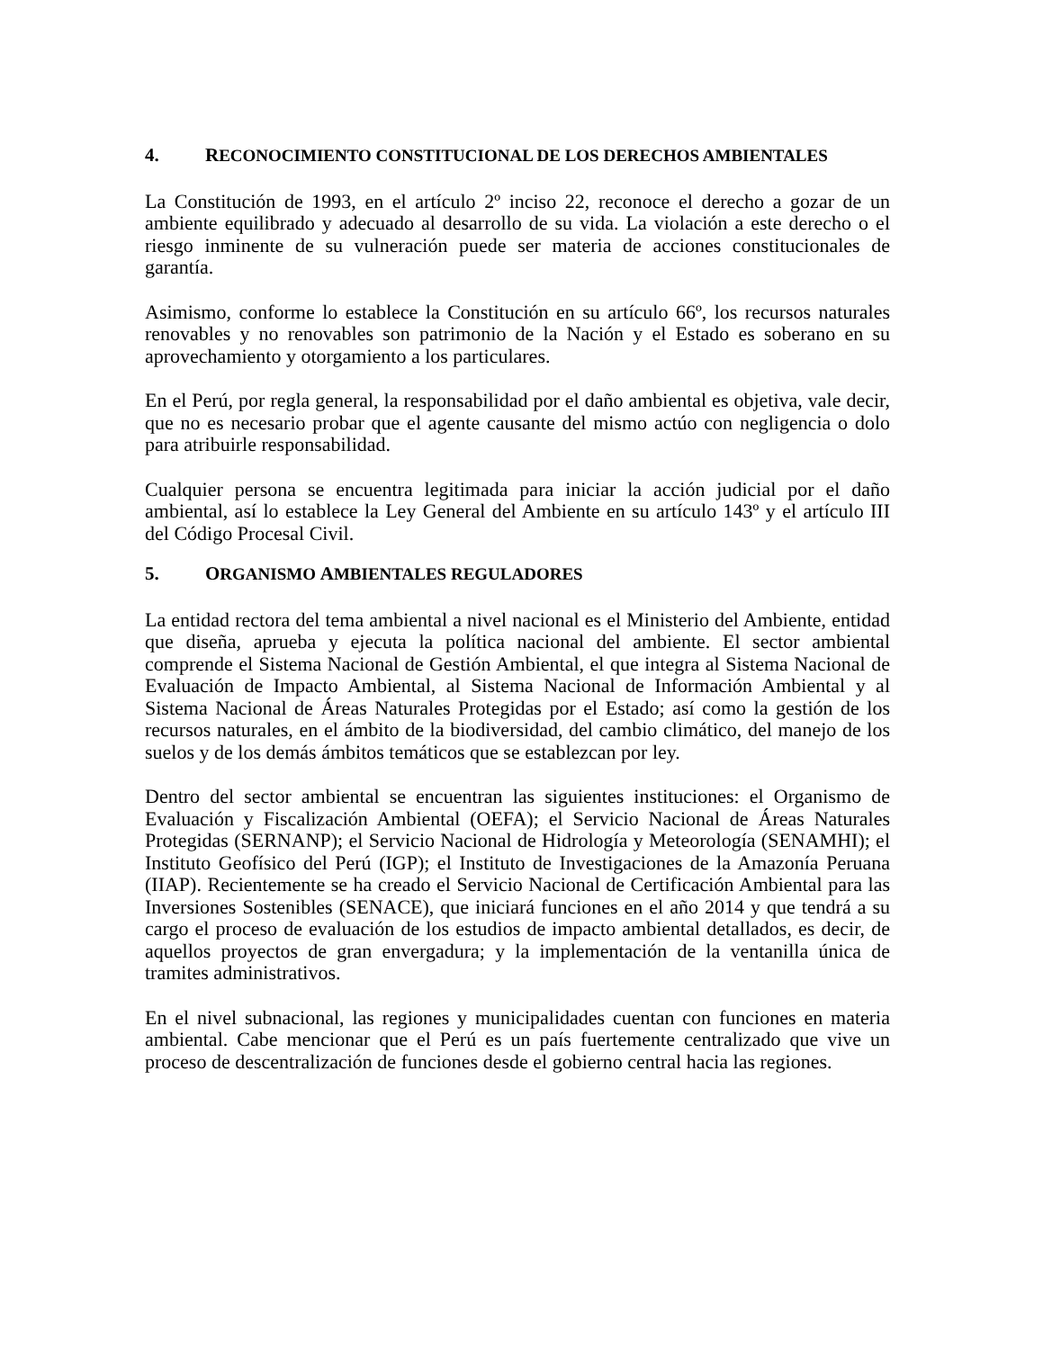4. RECONOCIMIENTO CONSTITUCIONAL DE LOS DERECHOS AMBIENTALES
La Constitución de 1993, en el artículo 2º inciso 22, reconoce el derecho a gozar de un ambiente equilibrado y adecuado al desarrollo de su vida. La violación a este derecho o el riesgo inminente de su vulneración puede ser materia de acciones constitucionales de garantía.
Asimismo, conforme lo establece la Constitución en su artículo 66º, los recursos naturales renovables y no renovables son patrimonio de la Nación y el Estado es soberano en su aprovechamiento y otorgamiento a los particulares.
En el Perú, por regla general, la responsabilidad por el daño ambiental es objetiva, vale decir, que no es necesario probar que el agente causante del mismo actúo con negligencia o dolo para atribuirle responsabilidad.
Cualquier persona se encuentra legitimada para iniciar la acción judicial por el daño ambiental, así lo establece la Ley General del Ambiente en su artículo 143º y el artículo III del Código Procesal Civil.
5. ORGANISMO AMBIENTALES REGULADORES
La entidad rectora del tema ambiental a nivel nacional es el Ministerio del Ambiente, entidad que diseña, aprueba y ejecuta la política nacional del ambiente. El sector ambiental comprende el Sistema Nacional de Gestión Ambiental, el que integra al Sistema Nacional de Evaluación de Impacto Ambiental, al Sistema Nacional de Información Ambiental y al Sistema Nacional de Áreas Naturales Protegidas por el Estado; así como la gestión de los recursos naturales, en el ámbito de la biodiversidad, del cambio climático, del manejo de los suelos y de los demás ámbitos temáticos que se establezcan por ley.
Dentro del sector ambiental se encuentran las siguientes instituciones: el Organismo de Evaluación y Fiscalización Ambiental (OEFA); el Servicio Nacional de Áreas Naturales Protegidas (SERNANP); el Servicio Nacional de Hidrología y Meteorología (SENAMHI); el Instituto Geofísico del Perú (IGP); el Instituto de Investigaciones de la Amazonía Peruana (IIAP). Recientemente se ha creado el Servicio Nacional de Certificación Ambiental para las Inversiones Sostenibles (SENACE), que iniciará funciones en el año 2014 y que tendrá a su cargo el proceso de evaluación de los estudios de impacto ambiental detallados, es decir, de aquellos proyectos de gran envergadura; y la implementación de la ventanilla única de tramites administrativos.
En el nivel subnacional, las regiones y municipalidades cuentan con funciones en materia ambiental. Cabe mencionar que el Perú es un país fuertemente centralizado que vive un proceso de descentralización de funciones desde el gobierno central hacia las regiones.